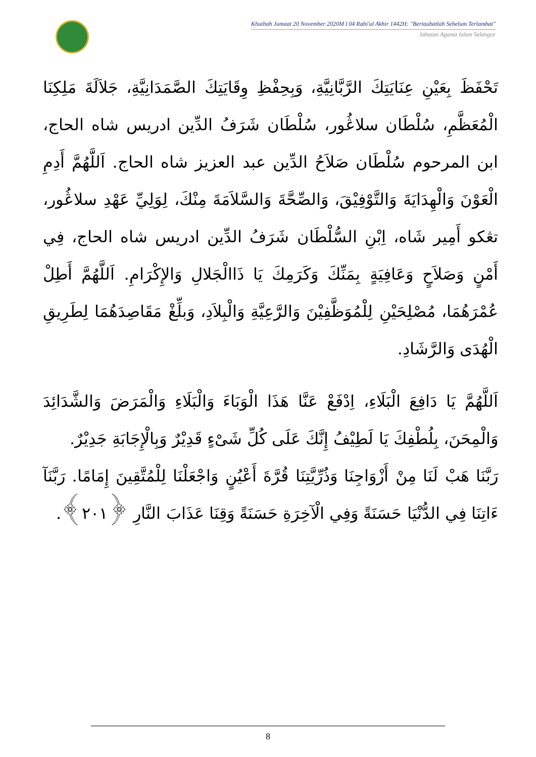Khutbah Jumaat 20 November 2020M l 04 Rabi'ul Akhir 1442H: "Bertaubatlah Sebelum Terlambat"
Jabatan Agama Islam Selangor
تَحْفَظَ بِعَيْنِ عِنَايَتِكَ الرَّبَّانِيَّةِ، وَبِحِفْظِ وِقَايَتِكَ الصَّمَدَانِيَّةِ، جَلاَلَةَ مَلِكِنَا الْمُعَظَّمِ، سُلْطَان سلاڠُور، سُلْطَان شَرَفُ الدِّين ادريس شاه الحاج، ابن المرحوم سُلْطَان صَلاَحُ الدِّين عبد العزيز شاه الحاج. اَللَّهُمَّ أَدِمِ الْعَوْنَ وَالْهِدَايَةَ وَالتَّوْفِيْقَ، وَالصِّحَّةَ وَالسَّلاَمَةَ مِنْكَ، لِوَلِيِّ عَهْدِ سلاڠُور، تڠکو أَمِير شَاه، اِبْنِ السُّلْطَان شَرَفُ الدِّين ادريس شاه الحاج، فِي أَمْنٍ وَصَلاَحٍ وَعَافِيَةٍ بِمَنِّكَ وَكَرَمِكَ يَا ذَاالْجَلالِ وَالإِكْرَامِ. اَللَّهُمَّ أَطِلْ عُمْرَهُمَا، مُصْلِحَيْنِ لِلْمُوَظَّفِيْنَ وَالرَّعِيَّةِ وَالْبِلاَدِ، وَبلِّغْ مَقَاصِدَهُمَا لِطَرِيقِ الْهُدَى وَالرَّشَادِ.
اَللَّهُمَّ يَا دَافِعَ الْبَلَاءِ، اِدْفَعْ عَنَّا هَذَا الْوَبَاءَ وَالْبَلَاءِ وَالْمَرَضَ وَالشَّدَائِدَ وَالْمِحَنَ، بِلُطْفِكَ يَا لَطِيْفُ إِنَّكَ عَلَى كُلِّ شَىْءٍ قَدِيْرٌ وَبِالْإِجَابَةِ جَدِيْرٌ.
رَبَّنَا هَبْ لَنَا مِنْ أَزْوَاجِنَا وَذُرِّيَّتِنَا قُرَّةَ أَعْيُنٍ وَاجْعَلْنَا لِلْمُتَّقِينَ إِمَامًا. رَبَّنَآ ءَاتِنَا فِي الدُّنْيَا حَسَنَةً وَفِي الْآخِرَةِ حَسَنَةً وَقِنَا عَذَابَ النَّارِ ﴿٢٠١﴾.
8